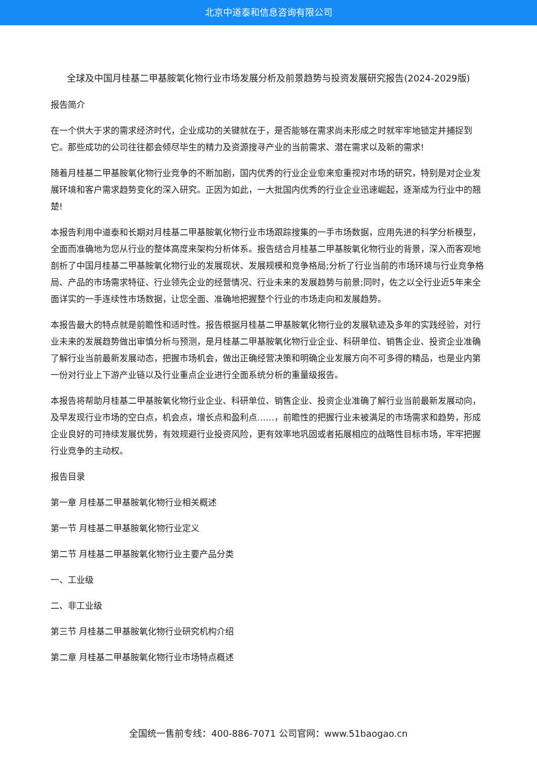北京中道泰和信息咨询有限公司
全球及中国月桂基二甲基胺氧化物行业市场发展分析及前景趋势与投资发展研究报告(2024-2029版)
报告简介
在一个供大于求的需求经济时代，企业成功的关键就在于，是否能够在需求尚未形成之时就牢牢地锁定并捕捉到它。那些成功的公司往往都会倾尽毕生的精力及资源搜寻产业的当前需求、潜在需求以及新的需求!
随着月桂基二甲基胺氧化物行业竞争的不断加剧，国内优秀的行业企业愈来愈重视对市场的研究，特别是对企业发展环境和客户需求趋势变化的深入研究。正因为如此，一大批国内优秀的行业企业迅速崛起，逐渐成为行业中的翘楚!
本报告利用中道泰和长期对月桂基二甲基胺氧化物行业市场跟踪搜集的一手市场数据，应用先进的科学分析模型，全面而准确地为您从行业的整体高度来架构分析体系。报告结合月桂基二甲基胺氧化物行业的背景，深入而客观地剖析了中国月桂基二甲基胺氧化物行业的发展现状、发展规模和竞争格局;分析了行业当前的市场环境与行业竞争格局、产品的市场需求特征、行业领先企业的经营情况、行业未来的发展趋势与前景;同时，佐之以全行业近5年来全面详实的一手连续性市场数据，让您全面、准确地把握整个行业的市场走向和发展趋势。
本报告最大的特点就是前瞻性和适时性。报告根据月桂基二甲基胺氧化物行业的发展轨迹及多年的实践经验，对行业未来的发展趋势做出审慎分析与预测，是月桂基二甲基胺氧化物行业企业、科研单位、销售企业、投资企业准确了解行业当前最新发展动态，把握市场机会，做出正确经营决策和明确企业发展方向不可多得的精品，也是业内第一份对行业上下游产业链以及行业重点企业进行全面系统分析的重量级报告。
本报告将帮助月桂基二甲基胺氧化物行业企业、科研单位、销售企业、投资企业准确了解行业当前最新发展动向，及早发现行业市场的空白点，机会点，增长点和盈利点……，前瞻性的把握行业未被满足的市场需求和趋势，形成企业良好的可持续发展优势，有效规避行业投资风险，更有效率地巩固或者拓展相应的战略性目标市场，牢牢把握行业竞争的主动权。
报告目录
第一章 月桂基二甲基胺氧化物行业相关概述
第一节 月桂基二甲基胺氧化物行业定义
第二节 月桂基二甲基胺氧化物行业主要产品分类
一、工业级
二、非工业级
第三节 月桂基二甲基胺氧化物行业研究机构介绍
第二章 月桂基二甲基胺氧化物行业市场特点概述
全国统一售前专线：400-886-7071 公司官网：www.51baogao.cn